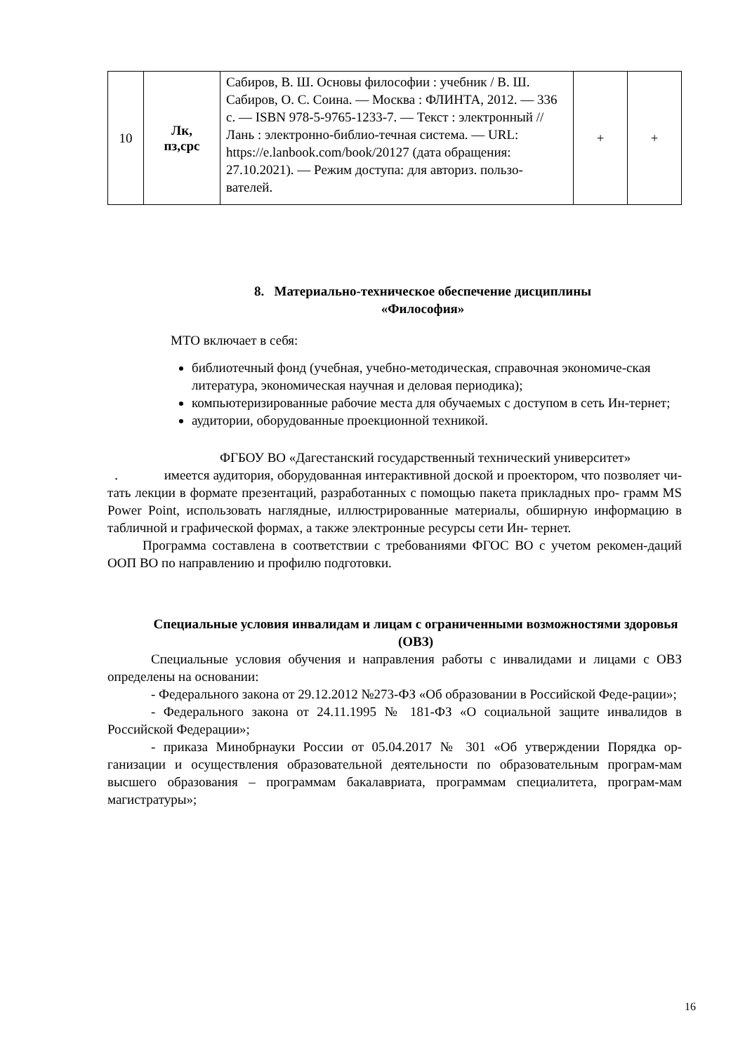| 10 | Лк, пз,срс | Сабиров, В. Ш. Основы философии : учебник / В. Ш. Сабиров, О. С. Соина. — Москва : ФЛИНТА, 2012. — 336 с. — ISBN 978-5-9765-1233-7. — Текст : электронный // Лань : электронно-библио-течная система. — URL: https://e.lanbook.com/book/20127 (дата обращения: 27.10.2021). — Режим доступа: для авториз. пользо-вателей. | + | + |
8. Материально-техническое обеспечение дисциплины
«Философия»
МТО включает в себя:
библиотечный фонд (учебная, учебно-методическая, справочная экономиче-ская литература, экономическая научная и деловая периодика);
компьютеризированные рабочие места для обучаемых с доступом в сеть Ин-тернет;
аудитории, оборудованные проекционной техникой.
ФГБОУ ВО «Дагестанский государственный технический университет»
. имеется аудитория, оборудованная интерактивной доской и проектором, что позволяет чи- тать лекции в формате презентаций, разработанных с помощью пакета прикладных про- грамм MS Power Point, использовать наглядные, иллюстрированные материалы, обширную информацию в табличной и графической формах, а также электронные ресурсы сети Ин- тернет.
Программа составлена в соответствии с требованиями ФГОС ВО с учетом рекомен-даций ООП ВО по направлению и профилю подготовки.
Специальные условия инвалидам и лицам с ограниченными возможностями здоровья (ОВЗ)
Специальные условия обучения и направления работы с инвалидами и лицами с ОВЗ определены на основании:
- Федерального закона от 29.12.2012 №273-ФЗ «Об образовании в Российской Феде-рации»;
- Федерального закона от 24.11.1995 № 181-ФЗ «О социальной защите инвалидов в Российской Федерации»;
- приказа Минобрнауки России от 05.04.2017 № 301 «Об утверждении Порядка ор-ганизации и осуществления образовательной деятельности по образовательным програм-мам высшего образования – программам бакалавриата, программам специалитета, програм-мам магистратуры»;
16